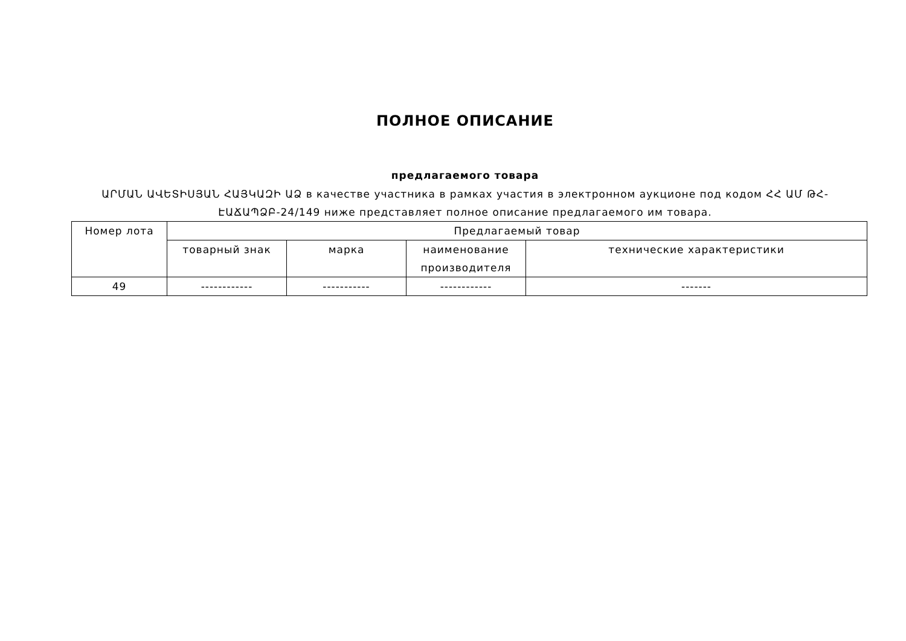ПОЛНОЕ ОПИСАНИЕ
предлагаемого товара
ԱՐՄԱՆ ԱՎԵՏԻՍՅԱՆ ՀԱՅԿԱԶԻ ԱՁ в качестве участника в рамках участия в электронном аукционе под кодом ՀՀ ԱՄ ԹՀ-ԷԱՃԱՊՁԲ-24/149 ниже представляет полное описание предлагаемого им товара.
| Номер лота | Предлагаемый товар | | | |
| --- | --- | --- | --- | --- |
| | товарный знак | марка | наименование производителя | технические характеристики |
| 49 | ------------ | ----------- | ------------ | ------- |